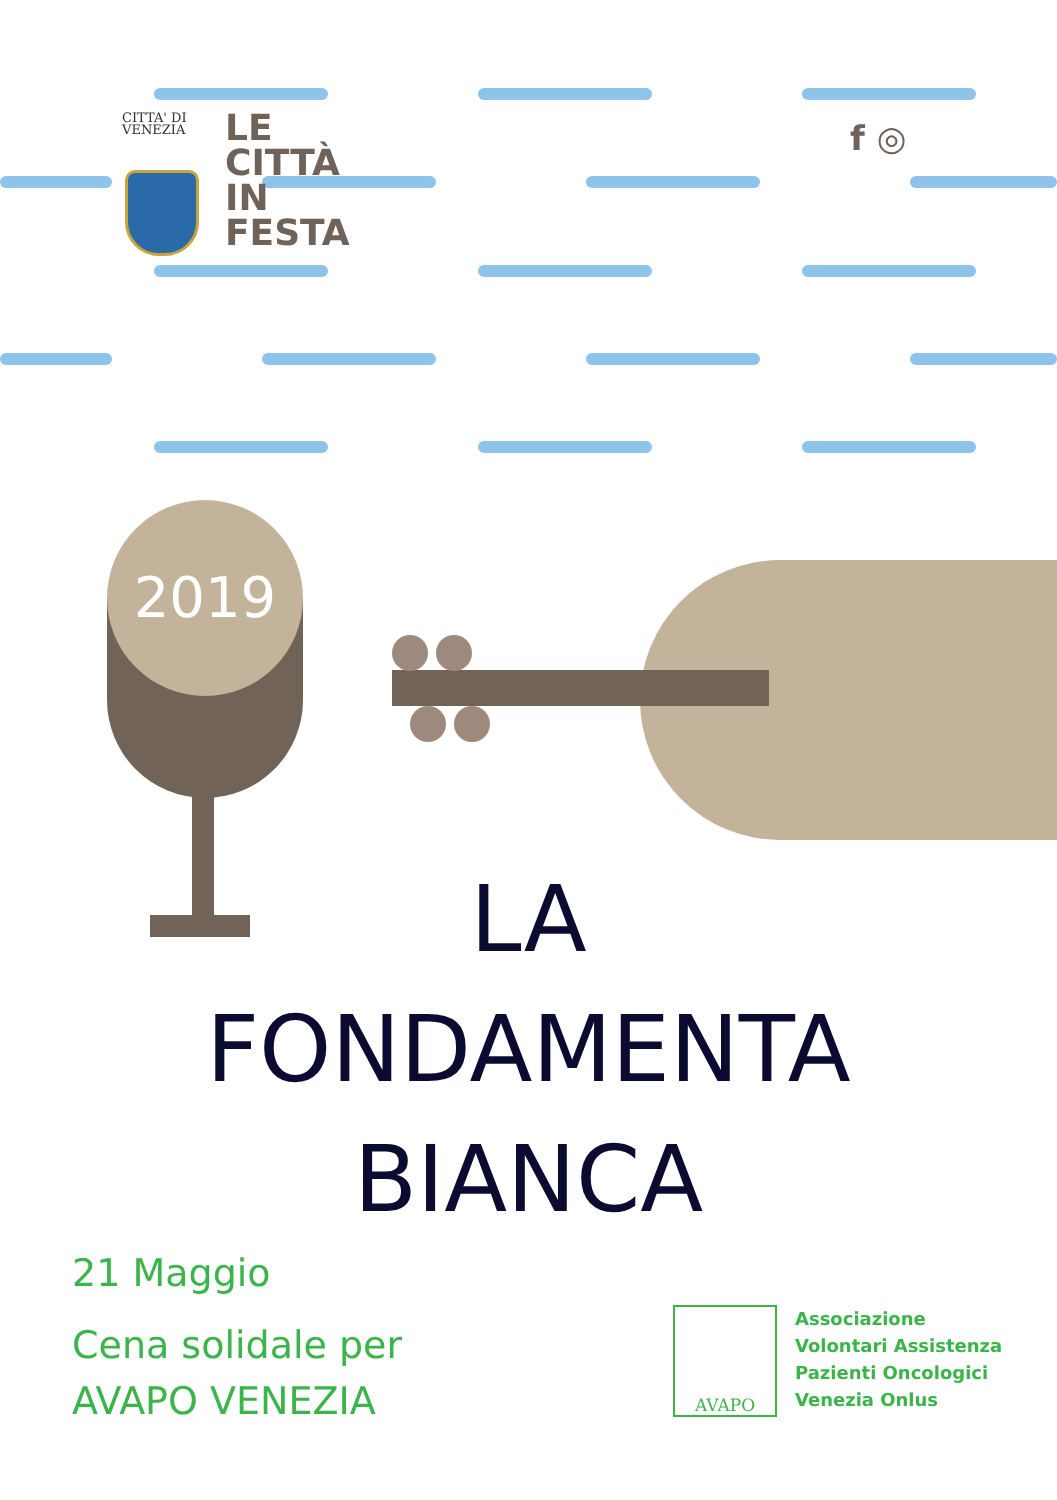CITTA' DI
VENEZIA
LE
CITTÀ
IN
FESTA
f ◎
2019
LA
FONDAMENTA
BIANCA
21 Maggio
Cena solidale per
AVAPO VENEZIA
AVAPO
Associazione
Volontari Assistenza
Pazienti Oncologici
Venezia Onlus